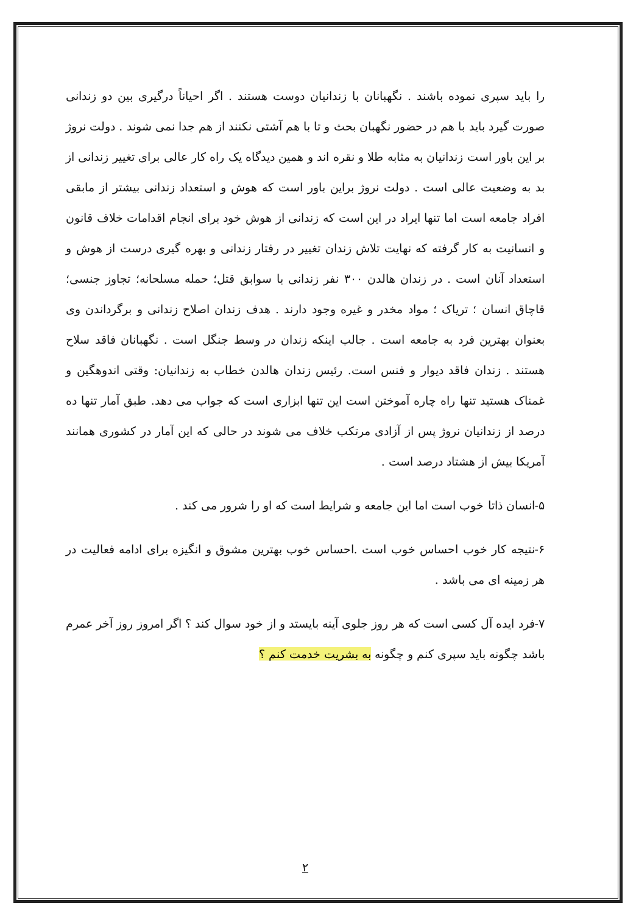را باید سپری نموده باشند . نگهبانان با زندانیان دوست هستند . اگر احیاناً درگیری بین دو زندانی صورت گیرد باید با هم در حضور نگهبان بحث و تا با هم آشتی نکنند از هم جدا نمی شوند . دولت نروژ بر این باور است زندانیان به مثابه طلا و نقره اند و همین دیدگاه یک راه کار عالی برای تغییر زندانی از بد به وضعیت عالی است . دولت نروژ براین باور است که هوش و استعداد زندانی بیشتر از مابقی افراد جامعه است اما تنها ایراد در این است که زندانی از هوش خود برای انجام اقدامات خلاف قانون و انسانیت به کار گرفته که نهایت تلاش زندان تغییر در رفتار زندانی و بهره گیری درست از هوش و استعداد آنان است . در زندان هالدن ۳۰۰ نفر زندانی با سوابق قتل؛ حمله مسلحانه؛ تجاوز جنسی؛ قاچاق انسان ؛ تریاک ؛ مواد مخدر و غیره وجود دارند . هدف زندان اصلاح زندانی و برگرداندن وی بعنوان بهترین فرد به جامعه است . جالب اینکه زندان در وسط جنگل است . نگهبانان فاقد سلاح هستند . زندان فاقد دیوار و فنس است. رئیس زندان هالدن خطاب به زندانیان: وقتی اندوهگین و غمناک هستید تنها راه چاره آموختن است این تنها ابزاری است که جواب می دهد. طبق آمار تنها ده درصد از زندانیان نروژ پس از آزادی مرتکب خلاف می شوند در حالی که این آمار در کشوری همانند آمریکا بیش از هشتاد درصد است .
۵-انسان ذاتا خوب است اما این جامعه و شرایط است که او را شرور می کند .
۶-نتیجه کار خوب احساس خوب است .احساس خوب بهترین مشوق و انگیزه برای ادامه فعالیت در هر زمینه ای می باشد .
۷-فرد ایده آل کسی است که هر روز جلوی آینه بایستد و از خود سوال کند ؟ اگر امروز روز آخر عمرم باشد چگونه باید سپری کنم و چگونه به بشریت خدمت کنم ؟
۲